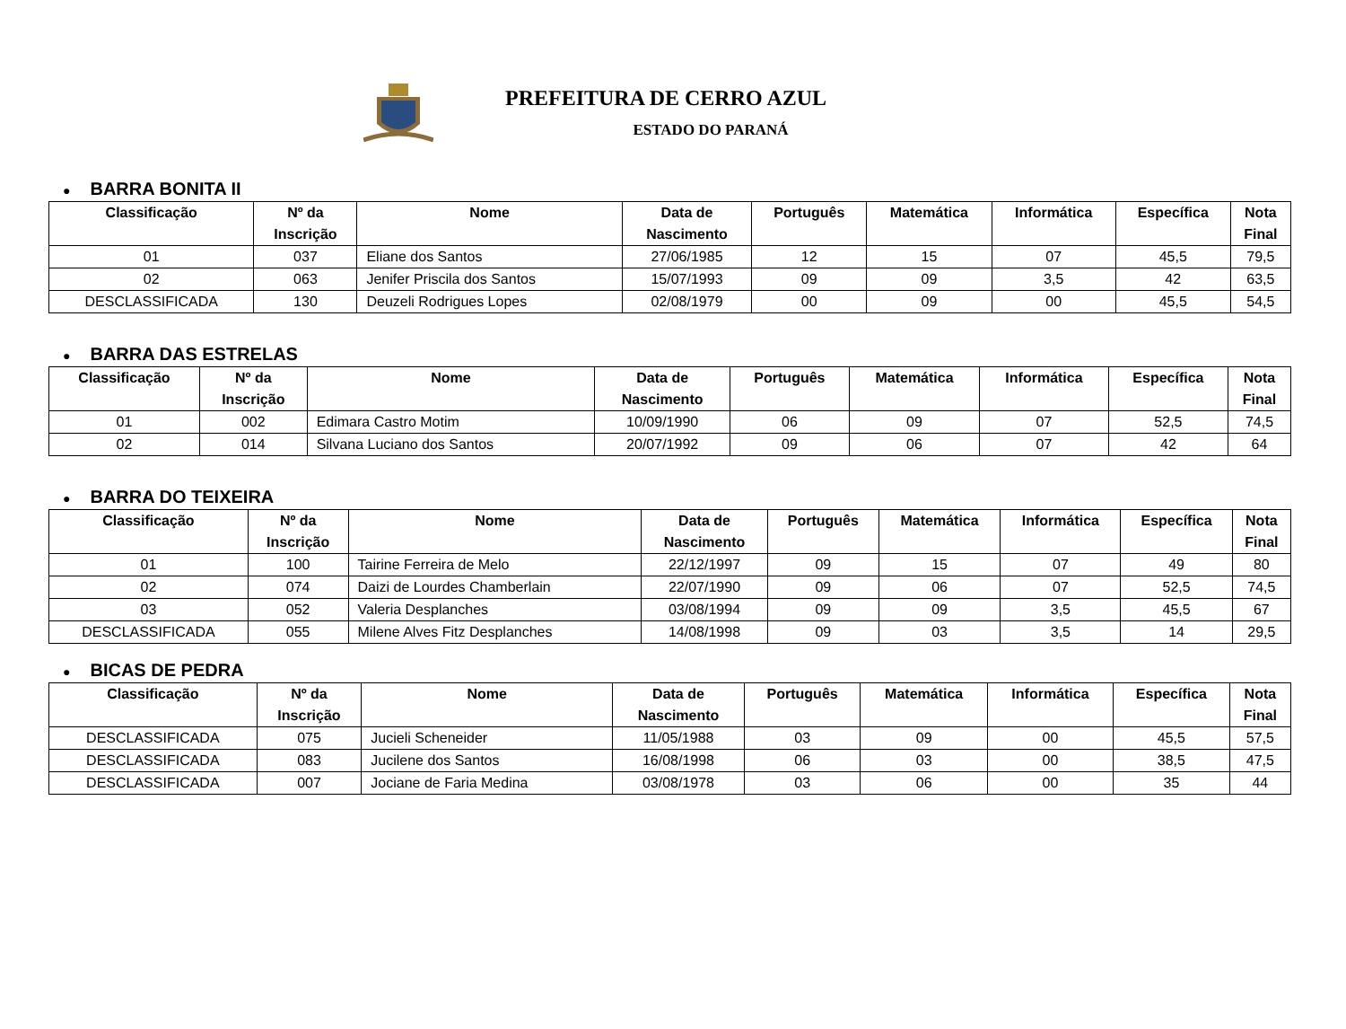PREFEITURA DE CERRO AZUL
ESTADO DO PARANÁ
● BARRA BONITA II
| Classificação | Nº da Inscrição | Nome | Data de Nascimento | Português | Matemática | Informática | Específica | Nota Final |
| --- | --- | --- | --- | --- | --- | --- | --- | --- |
| 01 | 037 | Eliane dos Santos | 27/06/1985 | 12 | 15 | 07 | 45,5 | 79,5 |
| 02 | 063 | Jenifer Priscila dos Santos | 15/07/1993 | 09 | 09 | 3,5 | 42 | 63,5 |
| DESCLASSIFICADA | 130 | Deuzeli Rodrigues Lopes | 02/08/1979 | 00 | 09 | 00 | 45,5 | 54,5 |
● BARRA DAS ESTRELAS
| Classificação | Nº da Inscrição | Nome | Data de Nascimento | Português | Matemática | Informática | Específica | Nota Final |
| --- | --- | --- | --- | --- | --- | --- | --- | --- |
| 01 | 002 | Edimara Castro Motim | 10/09/1990 | 06 | 09 | 07 | 52,5 | 74,5 |
| 02 | 014 | Silvana Luciano dos Santos | 20/07/1992 | 09 | 06 | 07 | 42 | 64 |
● BARRA DO TEIXEIRA
| Classificação | Nº da Inscrição | Nome | Data de Nascimento | Português | Matemática | Informática | Específica | Nota Final |
| --- | --- | --- | --- | --- | --- | --- | --- | --- |
| 01 | 100 | Tairine Ferreira de Melo | 22/12/1997 | 09 | 15 | 07 | 49 | 80 |
| 02 | 074 | Daizi de Lourdes Chamberlain | 22/07/1990 | 09 | 06 | 07 | 52,5 | 74,5 |
| 03 | 052 | Valeria Desplanches | 03/08/1994 | 09 | 09 | 3,5 | 45,5 | 67 |
| DESCLASSIFICADA | 055 | Milene Alves Fitz Desplanches | 14/08/1998 | 09 | 03 | 3,5 | 14 | 29,5 |
● BICAS DE PEDRA
| Classificação | Nº da Inscrição | Nome | Data de Nascimento | Português | Matemática | Informática | Específica | Nota Final |
| --- | --- | --- | --- | --- | --- | --- | --- | --- |
| DESCLASSIFICADA | 075 | Jucieli Scheneider | 11/05/1988 | 03 | 09 | 00 | 45,5 | 57,5 |
| DESCLASSIFICADA | 083 | Jucilene dos Santos | 16/08/1998 | 06 | 03 | 00 | 38,5 | 47,5 |
| DESCLASSIFICADA | 007 | Jociane de Faria Medina | 03/08/1978 | 03 | 06 | 00 | 35 | 44 |